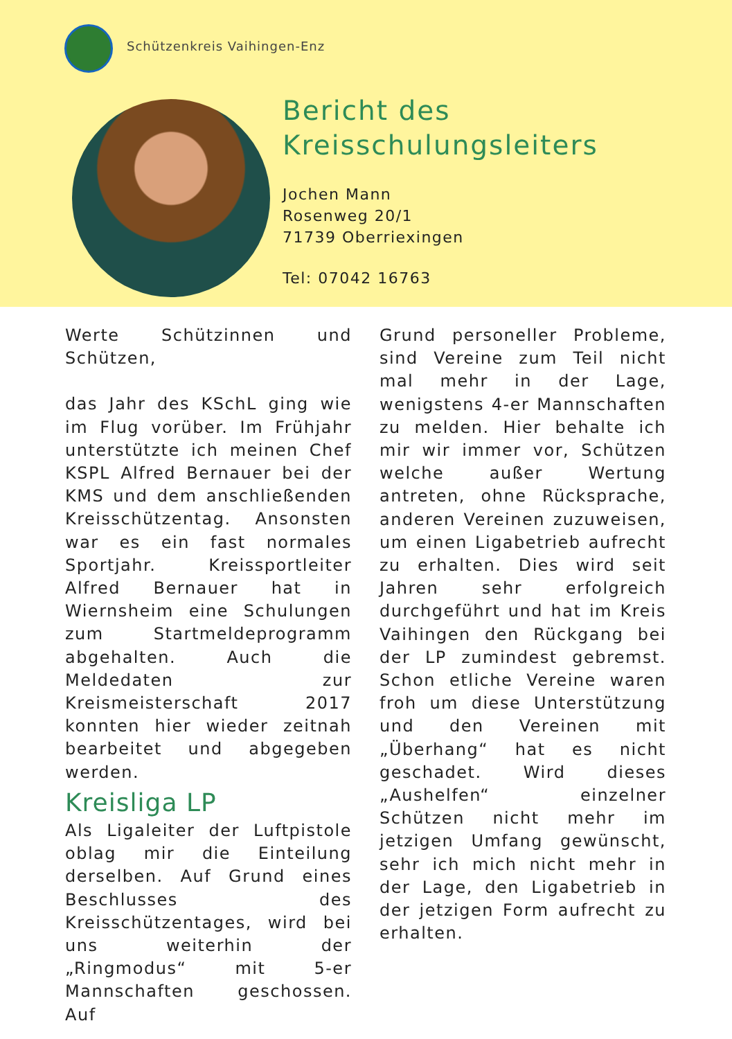Schützenkreis Vaihingen-Enz
Bericht des
Kreisschulungsleiters
Jochen Mann
Rosenweg 20/1
71739 Oberriexingen
Tel: 07042 16763
Werte Schützinnen und Schützen,
das Jahr des KSchL ging wie im Flug vorüber. Im Frühjahr unterstützte ich meinen Chef KSPL Alfred Bernauer bei der KMS und dem anschließenden Kreisschützentag. Ansonsten war es ein fast normales Sportjahr. Kreissportleiter Alfred Bernauer hat in Wiernsheim eine Schulungen zum Startmeldeprogramm abgehalten. Auch die Meldedaten zur Kreismeisterschaft 2017 konnten hier wieder zeitnah bearbeitet und abgegeben werden.
Kreisliga LP
Als Ligaleiter der Luftpistole oblag mir die Einteilung derselben. Auf Grund eines Beschlusses des Kreisschützentages, wird bei uns weiterhin der „Ringmodus“ mit 5-er Mannschaften geschossen. Auf
Grund personeller Probleme, sind Vereine zum Teil nicht mal mehr in der Lage, wenigstens 4-er Mannschaften zu melden. Hier behalte ich mir wir immer vor, Schützen welche außer Wertung antreten, ohne Rücksprache, anderen Vereinen zuzuweisen, um einen Ligabetrieb aufrecht zu erhalten. Dies wird seit Jahren sehr erfolgreich durchgeführt und hat im Kreis Vaihingen den Rückgang bei der LP zumindest gebremst. Schon etliche Vereine waren froh um diese Unterstützung und den Vereinen mit „Überhang“ hat es nicht geschadet. Wird dieses „Aushelfen“ einzelner Schützen nicht mehr im jetzigen Umfang gewünscht, sehr ich mich nicht mehr in der Lage, den Ligabetrieb in der jetzigen Form aufrecht zu erhalten.